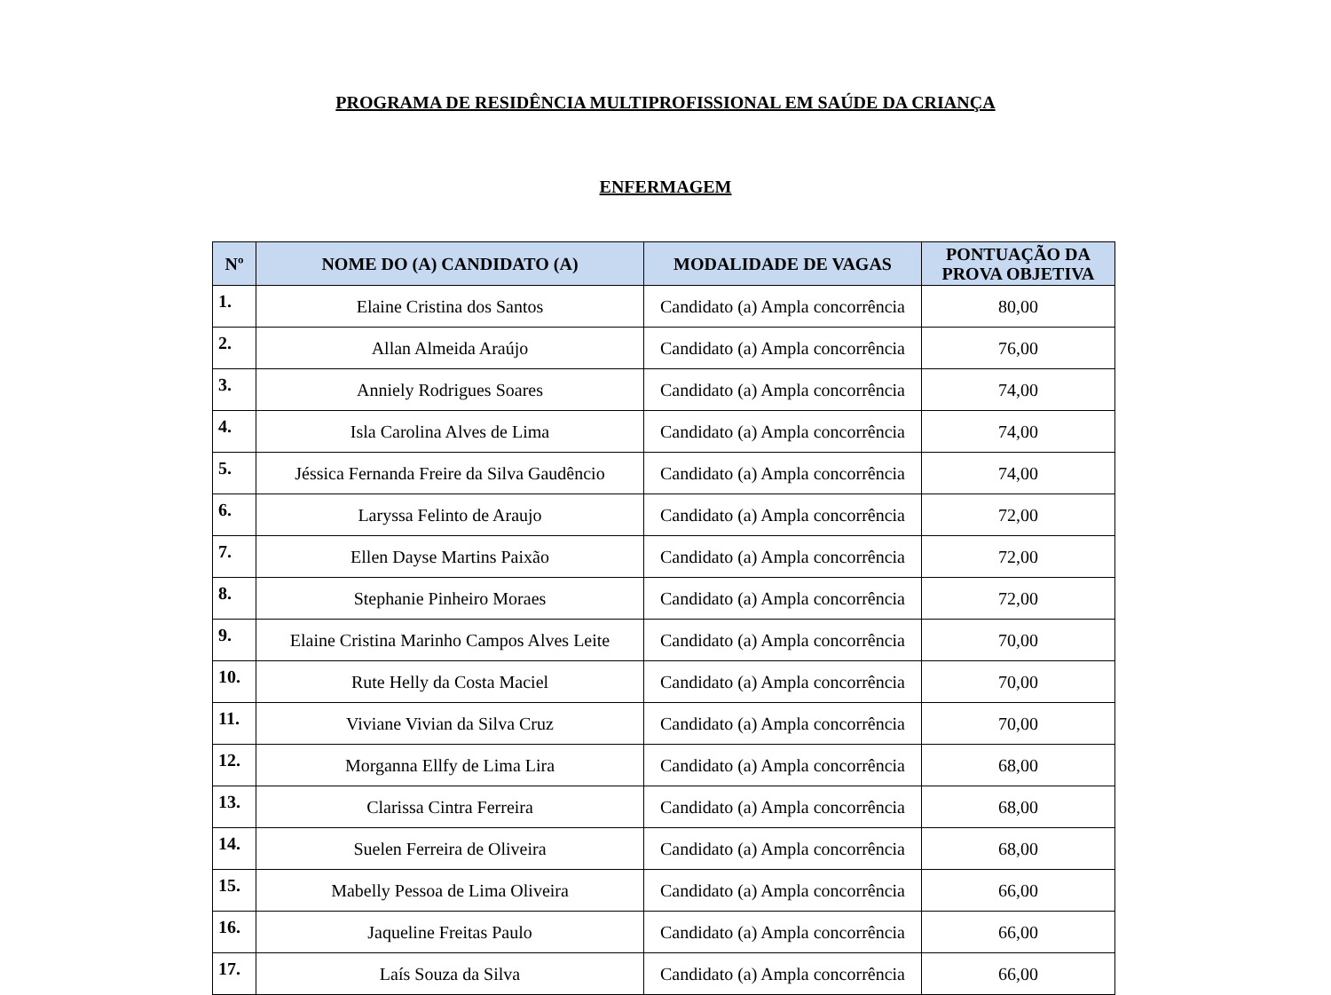PROGRAMA DE RESIDÊNCIA MULTIPROFISSIONAL EM SAÚDE DA CRIANÇA
ENFERMAGEM
| Nº | NOME DO (A) CANDIDATO (A) | MODALIDADE DE VAGAS | PONTUAÇÃO DA PROVA OBJETIVA |
| --- | --- | --- | --- |
| 1. | Elaine Cristina dos Santos | Candidato (a) Ampla concorrência | 80,00 |
| 2. | Allan Almeida Araújo | Candidato (a) Ampla concorrência | 76,00 |
| 3. | Anniely Rodrigues Soares | Candidato (a) Ampla concorrência | 74,00 |
| 4. | Isla Carolina Alves de Lima | Candidato (a) Ampla concorrência | 74,00 |
| 5. | Jéssica Fernanda Freire da Silva Gaudêncio | Candidato (a) Ampla concorrência | 74,00 |
| 6. | Laryssa Felinto de Araujo | Candidato (a) Ampla concorrência | 72,00 |
| 7. | Ellen Dayse Martins Paixão | Candidato (a) Ampla concorrência | 72,00 |
| 8. | Stephanie Pinheiro Moraes | Candidato (a) Ampla concorrência | 72,00 |
| 9. | Elaine Cristina Marinho Campos Alves Leite | Candidato (a) Ampla concorrência | 70,00 |
| 10. | Rute Helly da Costa Maciel | Candidato (a) Ampla concorrência | 70,00 |
| 11. | Viviane Vivian da Silva Cruz | Candidato (a) Ampla concorrência | 70,00 |
| 12. | Morganna Ellfy de Lima Lira | Candidato (a) Ampla concorrência | 68,00 |
| 13. | Clarissa Cintra Ferreira | Candidato (a) Ampla concorrência | 68,00 |
| 14. | Suelen Ferreira de Oliveira | Candidato (a) Ampla concorrência | 68,00 |
| 15. | Mabelly Pessoa de Lima Oliveira | Candidato (a) Ampla concorrência | 66,00 |
| 16. | Jaqueline Freitas Paulo | Candidato (a) Ampla concorrência | 66,00 |
| 17. | Laís Souza da Silva | Candidato (a) Ampla concorrência | 66,00 |